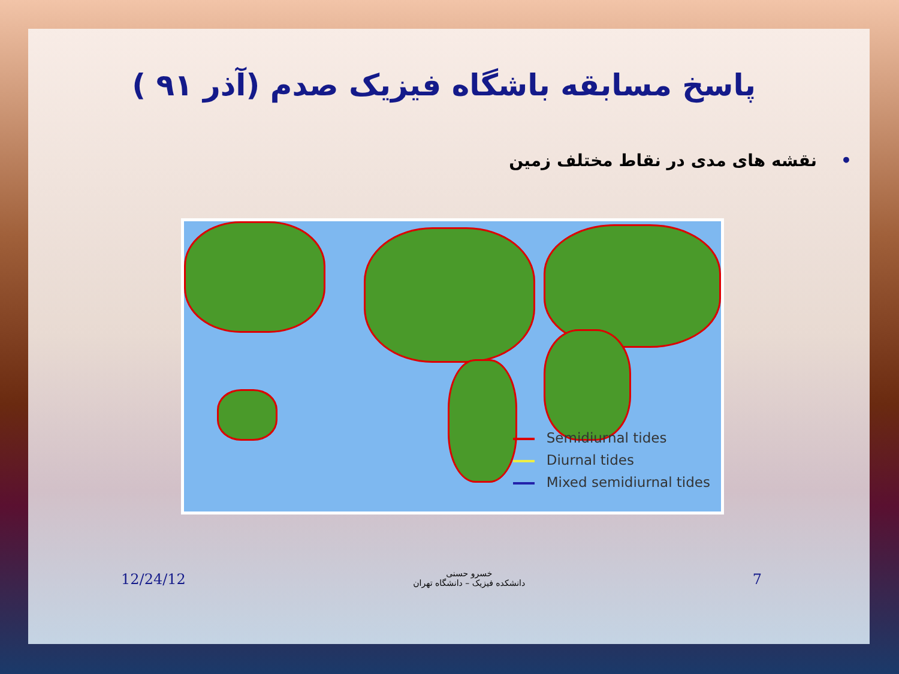پاسخ مسابقه باشگاه فیزیک صدم (آذر ۹۱ )
•نقشه های مدی در نقاط مختلف زمین
Semidiurnal tides
Diurnal tides
Mixed semidiurnal tides
12/24/12
خسرو حسنی
دانشکده فیزیک – دانشگاه تهران
7